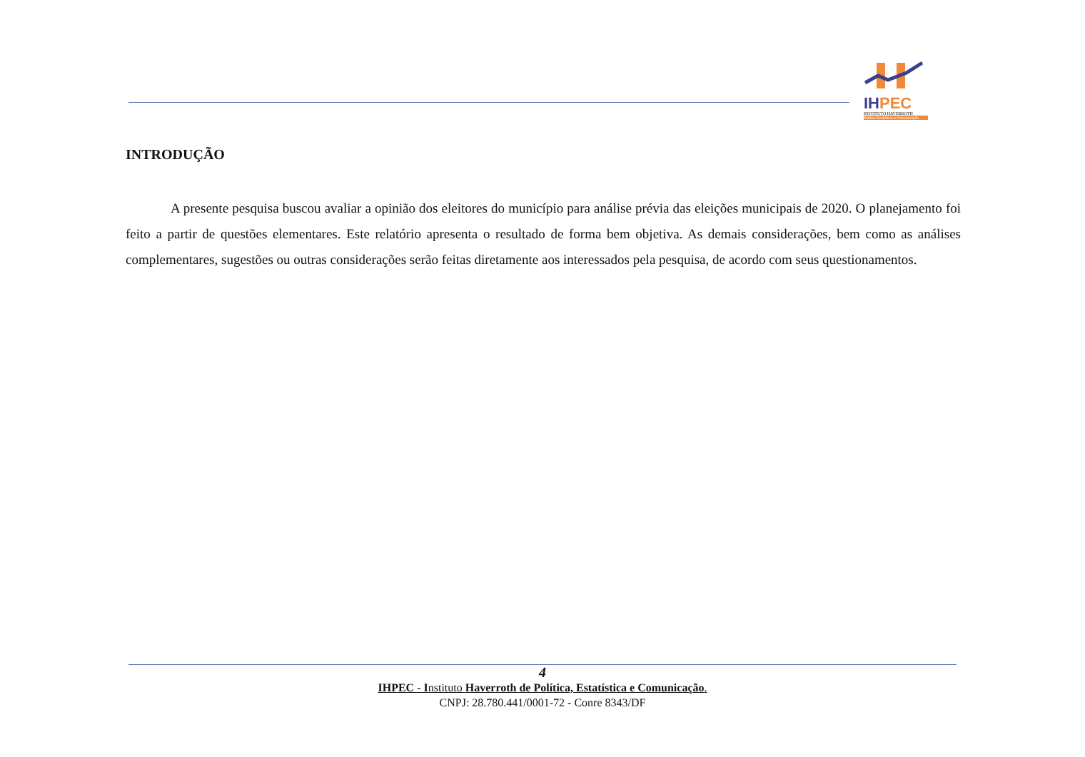IHPEC
INSTITUTO HAVERROTH
Política Estatística e Comunicação
INTRODUÇÃO
A presente pesquisa buscou avaliar a opinião dos eleitores do município para análise prévia das eleições municipais de 2020. O planejamento foi feito a partir de questões elementares. Este relatório apresenta o resultado de forma bem objetiva. As demais considerações, bem como as análises complementares, sugestões ou outras considerações serão feitas diretamente aos interessados pela pesquisa, de acordo com seus questionamentos.
4
IHPEC - Instituto Haverroth de Política, Estatística e Comunicação.
CNPJ: 28.780.441/0001-72 - Conre 8343/DF